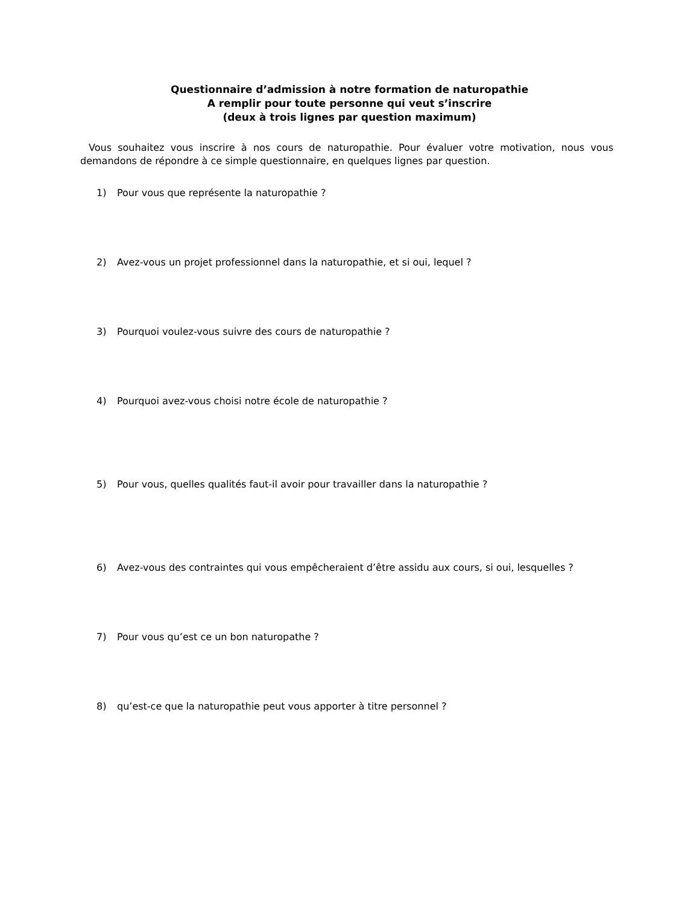Questionnaire d’admission à notre formation de naturopathie
A remplir pour toute personne qui veut s’inscrire
(deux à trois lignes par question maximum)
Vous souhaitez vous inscrire à nos cours de naturopathie. Pour évaluer votre motivation, nous vous demandons de répondre à ce simple questionnaire, en quelques lignes par question.
1) Pour vous que représente la naturopathie ?
2) Avez-vous un projet professionnel dans la naturopathie, et si oui, lequel ?
3) Pourquoi voulez-vous suivre des cours de naturopathie ?
4) Pourquoi avez-vous choisi notre école de naturopathie ?
5) Pour vous, quelles qualités faut-il avoir pour travailler dans la naturopathie ?
6) Avez-vous des contraintes qui vous empêcheraient d’être assidu aux cours, si oui, lesquelles ?
7) Pour vous qu’est ce un bon naturopathe ?
8) qu’est-ce que la naturopathie peut vous apporter à titre personnel ?